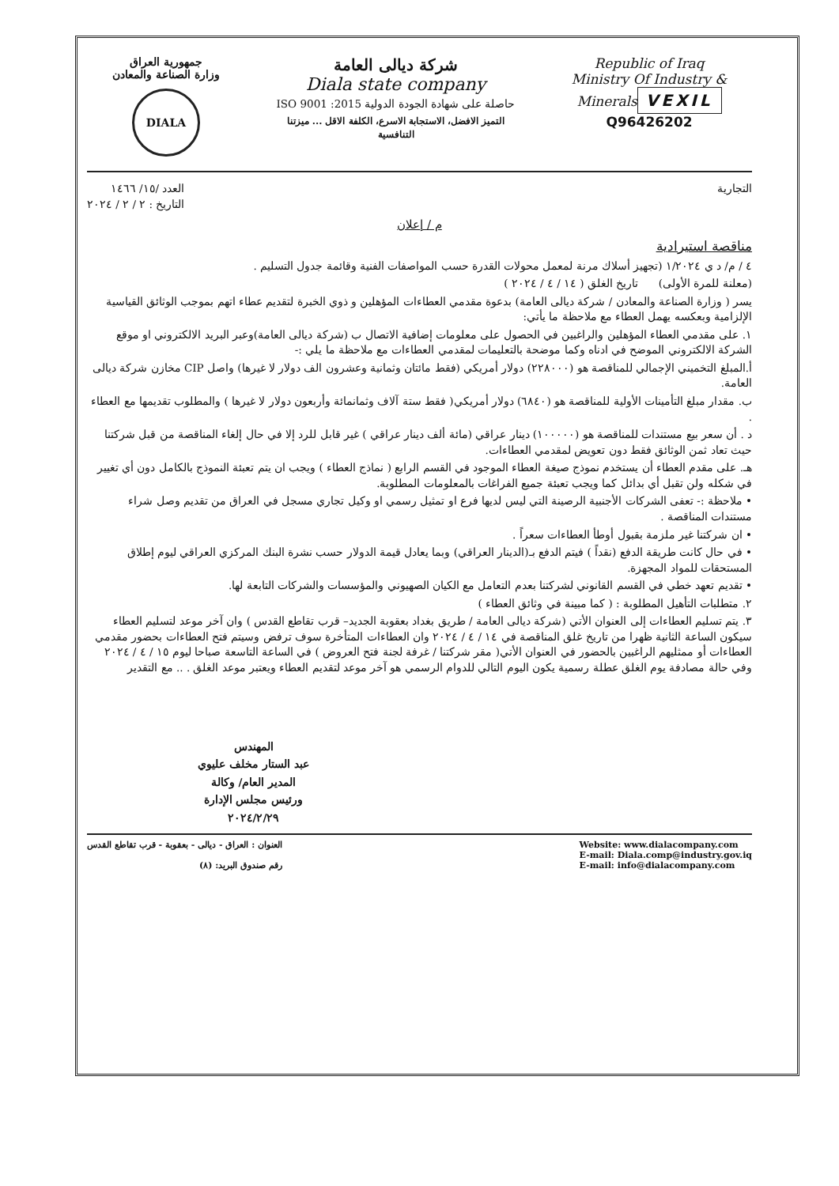جمهورية العراق
وزارة الصناعة والمعادن
DIALA
شركة ديالى العامة
Diala state company
حاصلة على شهادة الجودة الدولية 2015: ISO 9001
التميز الافضل، الاستجابة الاسرع، الكلفة الاقل ... ميزتنا التنافسية
Republic of Iraq
Ministry Of Industry & Minerals
VEXIL
Q96426202
التجارية العدد /١٥/ ١٤٦٦
التاريخ : ٢ / ٢ / ٢٠٢٤
م / إعلان
مناقصة استيرادية
٤ / م/ د ي ١/٢٠٢٤ (تجهيز أسلاك مرنة لمعمل محولات القدرة حسب المواصفات الفنية وقائمة جدول التسليم .
(معلنة للمرة الأولى) تاريخ الغلق ( ١٤ / ٤ / ٢٠٢٤ )
يسر ( وزارة الصناعة والمعادن / شركة ديالى العامة) بدعوة مقدمي العطاءات المؤهلين و ذوي الخبرة لتقديم عطاء اتهم بموجب الوثائق القياسية الإلزامية وبعكسه يهمل العطاء مع ملاحظة ما يأتي:
١. على مقدمي العطاء المؤهلين والراغبين في الحصول على معلومات إضافية الاتصال ب (شركة ديالى العامة)وعبر البريد الالكتروني او موقع الشركة الالكتروني الموضح في ادناه وكما موضحة بالتعليمات لمقدمي العطاءات مع ملاحظة ما يلي :-
أ.المبلغ التخميني الإجمالي للمناقصة هو (٢٢٨٠٠٠) دولار أمريكي (فقط مائتان وثمانية وعشرون الف دولار لا غيرها) واصل CIP مخازن شركة ديالى العامة.
ب. مقدار مبلغ التأمينات الأولية للمناقصة هو (٦٨٤٠) دولار أمريكي( فقط ستة آلاف وثمانمائة وأربعون دولار لا غيرها ) والمطلوب تقديمها مع العطاء .
د . أن سعر بيع مستندات للمناقصة هو (١٠٠٠٠٠) دينار عراقي (مائة ألف دينار عراقي ) غير قابل للرد إلا في حال إلغاء المناقصة من قبل شركتنا حيث تعاد ثمن الوثائق فقط دون تعويض لمقدمي العطاءات.
هـ. على مقدم العطاء أن يستخدم نموذج صيغة العطاء الموجود في القسم الرابع ( نماذج العطاء ) ويجب ان يتم تعبئة النموذج بالكامل دون أي تغيير في شكله ولن تقبل أي بدائل كما ويجب تعبئة جميع الفراغات بالمعلومات المطلوبة.
• ملاحظة :- تعفى الشركات الأجنبية الرصينة التي ليس لديها فرع او تمثيل رسمي او وكيل تجاري مسجل في العراق من تقديم وصل شراء مستندات المناقصة .
• ان شركتنا غير ملزمة بقبول أوطأ العطاءات سعراً .
• في حال كانت طريقة الدفع (نقداً ) فيتم الدفع بـ(الدينار العراقي) وبما يعادل قيمة الدولار حسب نشرة البنك المركزي العراقي ليوم إطلاق المستحقات للمواد المجهزة.
• تقديم تعهد خطي في القسم القانوني لشركتنا بعدم التعامل مع الكيان الصهيوني والمؤسسات والشركات التابعة لها.
٢. متطلبات التأهيل المطلوبة : ( كما مبينة في وثائق العطاء )
٣. يتم تسليم العطاءات إلى العنوان الأتي (شركة ديالى العامة / طريق بغداد بعقوبة الجديد– قرب تقاطع القدس ) وان آخر موعد لتسليم العطاء سيكون الساعة الثانية ظهرا من تاريخ غلق المناقصة في ١٤ / ٤ / ٢٠٢٤ وان العطاءات المتأخرة سوف ترفض وسيتم فتح العطاءات بحضور مقدمي العطاءات أو ممثليهم الراغبين بالحضور في العنوان الأتي( مقر شركتنا / غرفة لجنة فتح العروض ) في الساعة التاسعة صباحا ليوم ١٥ / ٤ / ٢٠٢٤ وفي حالة مصادفة يوم الغلق عطلة رسمية يكون اليوم التالي للدوام الرسمي هو آخر موعد لتقديم العطاء ويعتبر موعد الغلق . .. مع التقدير
المهندس
عبد الستار مخلف عليوي
المدير العام/ وكالة
ورئيس مجلس الإدارة
٢٠٢٤/٢/٢٩
العنوان : العراق - ديالى - بعقوبة - قرب تقاطع القدس
رقم صندوق البريد: (٨)
Website: www.dialacompany.com
E-mail: Diala.comp@industry.gov.iq
E-mail: info@dialacompany.com